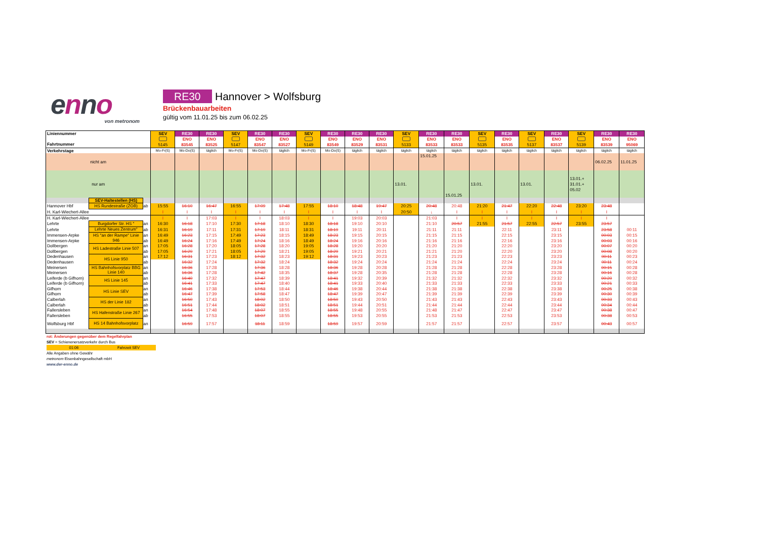enno
von metronom
RE30 Hannover > Wolfsburg
Brückenbauarbeiten
gültig vom 11.01.25 bis zum 06.02.25
| Liniennummer Fahrtnummer | | | SEV | RE30 | RE30 | SEV | RE30 | RE30 | SEV | RE30 | RE30 | RE30 | SEV | RE30 | RE30 | SEV | RE30 | SEV | RE30 | SEV | RE30 | RE30 |
| | | | | ENO | ENO | | ENO | ENO | | ENO | ENO | ENO | | ENO | ENO | | ENO | | ENO | | ENO | ENO |
| | | | 5145 | 83545 | 83525 | 5147 | 83547 | 83527 | 5149 | 83549 | 83529 | 83531 | 5133 | 83533 | 83533 | 5135 | 83535 | 5137 | 83537 | 5139 | 83539 | 95069 |
| Verkehrstage | | | Mo-Fr(S) | Mo-Do(S) | täglich | Mo-Fr(S) | Mo-Do(S) | täglich | Mo-Fr(S) | Mo-Do(S) | täglich | täglich | täglich | täglich | täglich | täglich | täglich | täglich | täglich | täglich | täglich | täglich |
| nicht am | | | | | | | | | | | | | | 15.01.25 | | | | | | | 06.02.25 | 11.01.25 |
| nur am | | | | | | | | | | | | | 13.01. | | 15.01.25 | 13.01. | | 13.01. | | 13.01.+ 31.01.+ 05.02 | | |
| | SEV-Haltestellen (HS) | | | | | | | | | | | | | | | | | | | | | |
| Hannover Hbf | HS Rundestraße (ZOB) | ab | 15:55 | 16:10 | 16:47 | 16:55 | 17:09 | 17:48 | 17:55 | 18:10 | 18:48 | 19:47 | 20:25 | 20:48 | 20:48 | 21:20 | 21:47 | 22:20 | 22:48 | 23:20 | 23:48 | |
| H. Karl-Wiechert-Allee | | | I | I | I | I | I | I | I | I | I | I | 20:50 | ↓ | I | I | I | I | I | I | I | |
| H. Karl-Wiechert-Allee | | | I | I | 17:03 | I | I | 18:03 | I | I | 19:03 | 20:03 | | 21:03 | I | I | I | I | I | I | I | |
| Lehrte | Burgdorfer Str. HS " | an | 16:30 | 16:18 | 17:10 | 17:30 | 17:18 | 18:10 | 18:30 | 18:18 | 19:10 | 20:10 | | 21:10 | 20:57 | 21:55 | 21:57 | 22:55 | 22:57 | 23:55 | 23:57 | |
| Lehrte | Lehrte Neues Zentrum" | ab | 16:31 | 16:19 | 17:11 | 17:31 | 17:19 | 18:11 | 18:31 | 18:19 | 19:11 | 20:11 | | 21:11 | 21:11 | | 22:11 | | 23:11 | | 23:58 | 00:11 |
| Immensen-Arpke | HS "an der Rampe" Linie 946 | an | 16:49 | 16:23 | 17:15 | 17:49 | 17:23 | 18:15 | 18:49 | 18:23 | 19:15 | 20:15 | | 21:15 | 21:15 | | 22:15 | | 23:15 | | 00:03 | 00:15 |
| Immensen-Arpke | | ab | 16:49 | 16:24 | 17:16 | 17:49 | 17:24 | 18:16 | 18:49 | 18:24 | 19:16 | 20:16 | | 21:16 | 21:16 | | 22:16 | | 23:16 | | 00:03 | 00:16 |
| Dollbergen | HS Ladestraße Linie 507 | an | 17:05 | 16:28 | 17:20 | 18:05 | 17:28 | 18:20 | 19:05 | 18:28 | 19:20 | 20:20 | | 21:20 | 21:20 | | 22:20 | | 23:20 | | 00:07 | 00:20 |
| Dollbergen | | ab | 17:05 | 16:29 | 17:21 | 18:05 | 17:29 | 18:21 | 19:05 | 18:29 | 19:21 | 20:21 | | 21:21 | 21:20 | | 22:20 | | 23:20 | | 00:08 | 00:20 |
| Dedenhausen | HS Linie 950 | an | 17:12 | 16:31 | 17:23 | 18:12 | 17:32 | 18:23 | 19:12 | 18:31 | 19:23 | 20:23 | | 21:23 | 21:23 | | 22:23 | | 23:23 | | 00:11 | 00:23 |
| Dedenhausen | | ab | | 16:32 | 17:24 | | 17:32 | 18:24 | | 18:32 | 19:24 | 20:24 | | 21:24 | 21:24 | | 22:24 | | 23:24 | | 00:11 | 00:24 |
| Meinersen | HS Bahnhofsvorplatz BBG Linie 140 | an | | 16:36 | 17:28 | | 17:36 | 18:28 | | 18:36 | 19:28 | 20:28 | | 21:28 | 21:28 | | 22:28 | | 23:28 | | 00:15 | 00:28 |
| Meinersen | | ab | | 16:36 | 17:28 | | 17:42 | 18:35 | | 18:37 | 19:28 | 20:35 | | 21:28 | 21:28 | | 22:28 | | 23:28 | | 00:16 | 00:28 |
| Leiferde (b Gifhorn) | HS Linie 145 | an | | 16:40 | 17:32 | | 17:47 | 18:39 | | 18:41 | 19:32 | 20:39 | | 21:32 | 21:32 | | 22:32 | | 23:32 | | 00:20 | 00:32 |
| Leiferde (b Gifhorn) | | ab | | 16:41 | 17:33 | | 17:47 | 18:40 | | 18:41 | 19:33 | 20:40 | | 21:33 | 21:33 | | 22:33 | | 23:33 | | 00:21 | 00:33 |
| Gifhorn | HS Linie SEV | an | | 16:46 | 17:38 | | 17:53 | 18:44 | | 18:46 | 19:38 | 20:44 | | 21:38 | 21:38 | | 22:38 | | 23:38 | | 00:25 | 00:38 |
| Gifhorn | | ab | | 16:47 | 17:39 | | 17:58 | 18:47 | | 18:47 | 19:39 | 20:47 | | 21:39 | 21:39 | | 22:39 | | 23:39 | | 00:30 | 00:39 |
| Calberlah | HS der Linie 182 | an | | 16:50 | 17:43 | | 18:02 | 18:50 | | 18:50 | 19:43 | 20:50 | | 21:43 | 21:43 | | 22:43 | | 23:43 | | 00:33 | 00:43 |
| Calberlah | | ab | | 16:51 | 17:44 | | 18:02 | 18:51 | | 18:51 | 19:44 | 20:51 | | 21:44 | 21:44 | | 22:44 | | 23:44 | | 00:34 | 00:44 |
| Fallersleben | HS Hafenstraße Linie 267 | an | | 16:54 | 17:48 | | 18:07 | 18:55 | | 18:55 | 19:48 | 20:55 | | 21:48 | 21:47 | | 22:47 | | 23:47 | | 00:38 | 00:47 |
| Fallersleben | | ab | | 16:55 | 17:53 | | 18:07 | 18:55 | | 18:55 | 19:53 | 20:55 | | 21:53 | 21:53 | | 22:53 | | 23:53 | | 00:38 | 00:53 |
| Wolfsburg Hbf | HS 14 Bahnhofsvorplatz | an | | 16:59 | 17:57 | | 18:11 | 18:59 | | 18:59 | 19:57 | 20:59 | | 21:57 | 21:57 | | 22:57 | | 23:57 | | 00:43 | 00:57 |
rot: Änderungen gegenüber dem Regelfahrplan
SEV = Schienenersatzverkehr durch Bus
01:06 Fahrzeit SEV
Alle Angaben ohne Gewähr
metronom Eisenbahngesellschaft mbH
www.der-enno.de